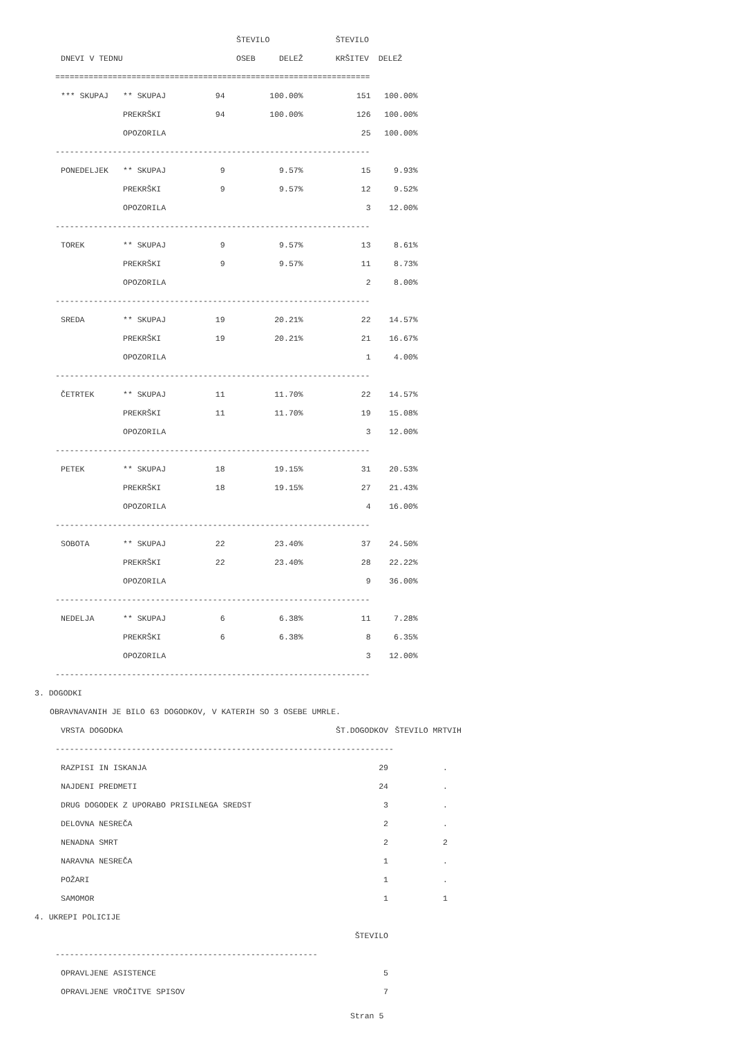| | | ŠTEVILO | | ŠTEVILO | |
| --- | --- | --- | --- | --- | --- |
| DNEVI V TEDNU | | OSEB DELEŽ | | KRŠITEV DELEŽ | |
| ================================================================== | | | | | |
| *** SKUPAJ | ** SKUPAJ | 94 | 100.00% | 151 | 100.00% |
| | PREKRŠKI | 94 | 100.00% | 126 | 100.00% |
| | OPOZORILA | | | 25 | 100.00% |
| ------------------------------------------------------------------ | | | | | |
| PONEDELJEK | ** SKUPAJ | 9 | 9.57% | 15 | 9.93% |
| | PREKRŠKI | 9 | 9.57% | 12 | 9.52% |
| | OPOZORILA | | | 3 | 12.00% |
| ------------------------------------------------------------------ | | | | | |
| TOREK | ** SKUPAJ | 9 | 9.57% | 13 | 8.61% |
| | PREKRŠKI | 9 | 9.57% | 11 | 8.73% |
| | OPOZORILA | | | 2 | 8.00% |
| ------------------------------------------------------------------ | | | | | |
| SREDA | ** SKUPAJ | 19 | 20.21% | 22 | 14.57% |
| | PREKRŠKI | 19 | 20.21% | 21 | 16.67% |
| | OPOZORILA | | | 1 | 4.00% |
| ------------------------------------------------------------------ | | | | | |
| ČETRTEK | ** SKUPAJ | 11 | 11.70% | 22 | 14.57% |
| | PREKRŠKI | 11 | 11.70% | 19 | 15.08% |
| | OPOZORILA | | | 3 | 12.00% |
| ------------------------------------------------------------------ | | | | | |
| PETEK | ** SKUPAJ | 18 | 19.15% | 31 | 20.53% |
| | PREKRŠKI | 18 | 19.15% | 27 | 21.43% |
| | OPOZORILA | | | 4 | 16.00% |
| ------------------------------------------------------------------ | | | | | |
| SOBOTA | ** SKUPAJ | 22 | 23.40% | 37 | 24.50% |
| | PREKRŠKI | 22 | 23.40% | 28 | 22.22% |
| | OPOZORILA | | | 9 | 36.00% |
| ------------------------------------------------------------------ | | | | | |
| NEDELJA | ** SKUPAJ | 6 | 6.38% | 11 | 7.28% |
| | PREKRŠKI | 6 | 6.38% | 8 | 6.35% |
| | OPOZORILA | | | 3 | 12.00% |
| ------------------------------------------------------------------ | | | | | |
3. DOGODKI
OBRAVNAVANIH JE BILO 63 DOGODKOV, V KATERIH SO 3 OSEBE UMRLE.
| VRSTA DOGODKA | ŠT.DOGODKOV | ŠTEVILO MRTVIH |
| --- | --- | --- |
| ----------------------------------------------------------------------- | | |
| RAZPISI IN ISKANJA | 29 | . |
| NAJDENI PREDMETI | 24 | . |
| DRUG DOGODEK Z UPORABO PRISILNEGA SREDST | 3 | . |
| DELOVNA NESREČA | 2 | . |
| NENADNA SMRT | 2 | 2 |
| NARAVNA NESREČA | 1 | . |
| POŽARI | 1 | . |
| SAMOMOR | 1 | 1 |
4. UKREPI POLICIJE
| | ŠTEVILO |
| --- | --- |
| ------------------------------------------------------- | |
| OPRAVLJENE ASISTENCE | 5 |
| OPRAVLJENE VROČITVE SPISOV | 7 |
Stran 5